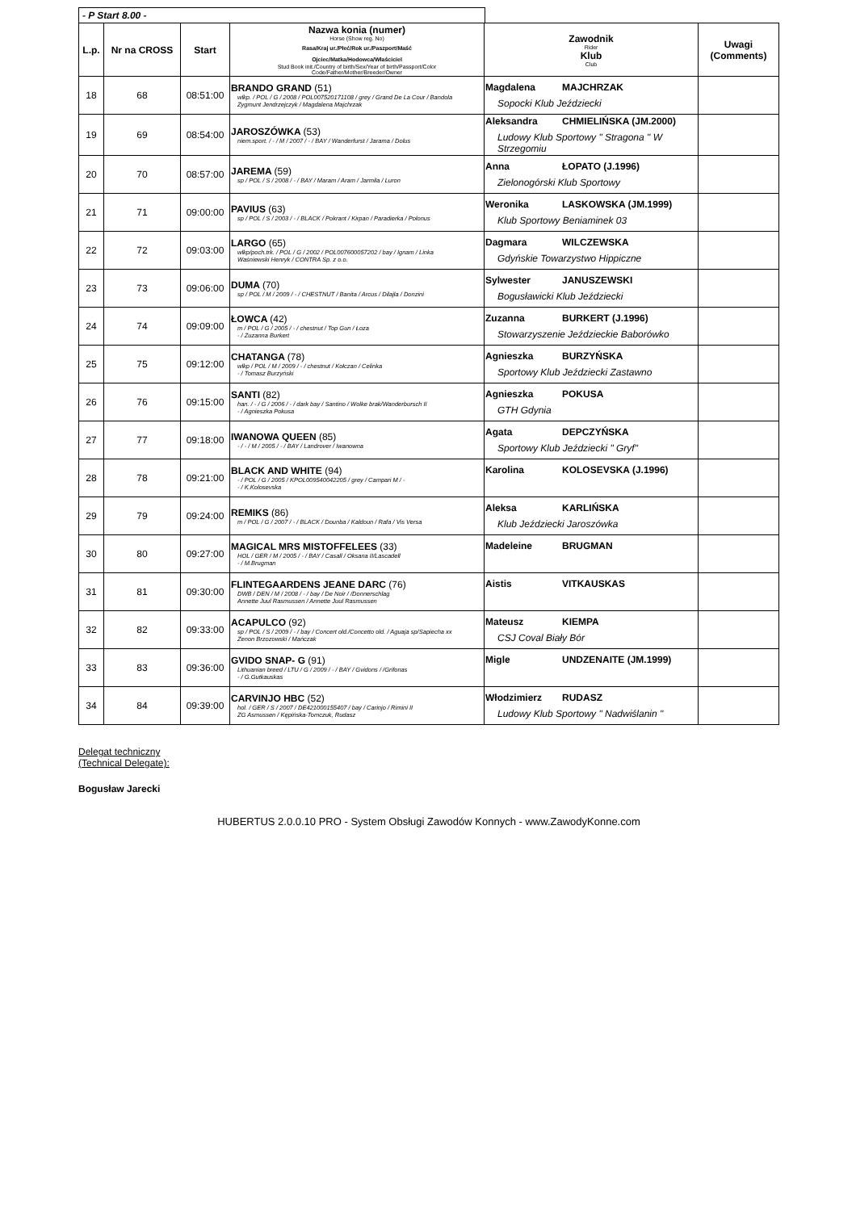- P Start 8.00 -
| L.p. | Nr na CROSS | Start | Nazwa konia (numer) Horse (Show reg. No) Rasa/Kraj ur./Płeć/Rok ur./Paszport/Maść Ojciec/Matka/Hodowca/Właściciel Stud Book init./Country of birth/Sex/Year of birth/Passport/Color Code/Father/Mother/Breeder/Owner | Zawodnik Rider Klub Club | Uwagi (Comments) |
| --- | --- | --- | --- | --- | --- |
| 18 | 68 | 08:51:00 | BRANDO GRAND (51) wlkp. / POL / G / 2008 / POL007520171108 / grey / Grand De La Cour / Bandola Zygmunt Jendrzejczyk / Magdalena Majchrzak | Magdalena MAJCHRZAK Sopocki Klub Jeździecki | |
| 19 | 69 | 08:54:00 | JAROSZÓWKA (53) niem.sport. / - / M / 2007 / - / BAY / Wanderfurst / Jarama / Dolus | Aleksandra CHMIELIŃSKA (JM.2000) Ludowy Klub Sportowy " Stragona " W Strzegomiu | |
| 20 | 70 | 08:57:00 | JAREMA (59) sp / POL / S / 2008 / - / BAY / Maram / Aram / Jarmila / Luron | Anna ŁOPATO (J.1996) Zielonogórski Klub Sportowy | |
| 21 | 71 | 09:00:00 | PAVIUS (63) sp / POL / S / 2003 / - / BLACK / Pokrant / Kirpan / Paradierka / Polonus | Weronika LASKOWSKA (JM.1999) Klub Sportowy Beniaminek 03 | |
| 22 | 72 | 09:03:00 | LARGO (65) wlkp/poch.trk. / POL / G / 2002 / POL007600057202 / bay / Ignam / Linka Waśniewski Henryk / CONTRA Sp. z o.o. | Dagmara WILCZEWSKA Gdyńskie Towarzystwo Hippiczne | |
| 23 | 73 | 09:06:00 | DUMA (70) sp / POL / M / 2009 / - / CHESTNUT / Banita / Arcus / Dilajla / Donzini | Sylwester JANUSZEWSKI Bogusławicki Klub Jeździecki | |
| 24 | 74 | 09:09:00 | ŁOWCA (42) m / POL / G / 2005 / - / chestnut / Top Gun / Łoza - / Zuzanna Burkert | Zuzanna BURKERT (J.1996) Stowarzyszenie Jeździeckie Baborówko | |
| 25 | 75 | 09:12:00 | CHATANGA (78) wlkp / POL / M / 2009 / - / chestnut / Kołczan / Celinka - / Tomasz Burzyński | Agnieszka BURZYŃSKA Sportowy Klub Jeździecki Zastawno | |
| 26 | 76 | 09:15:00 | SANTI (82) han. / - / G / 2006 / - / dark bay / Santino / Wolke brak/Wanderbursch II - / Agnieszka Pokusa | Agnieszka POKUSA GTH Gdynia | |
| 27 | 77 | 09:18:00 | IWANOWA QUEEN (85) - / - / M / 2005 / - / BAY / Landrover / Iwanowna | Agata DEPCZYŃSKA Sportowy Klub Jeździecki " Gryf" | |
| 28 | 78 | 09:21:00 | BLACK AND WHITE (94) - / POL / G / 2005 / KPOL009540042205 / grey / Campari M / - - / K.Kolosevska | Karolina KOLOSEVSKA (J.1996) | |
| 29 | 79 | 09:24:00 | REMIKS (86) m / POL / G / 2007 / - / BLACK / Dounba / Kaldoun / Rafa / Vis Versa | Aleksa KARLIŃSKA Klub Jeździecki Jaroszówka | |
| 30 | 80 | 09:27:00 | MAGICAL MRS MISTOFFELEES (33) HOL / GER / M / 2005 / - / BAY / Casall / Oksana II/Lascadell - / M.Brugman | Madeleine BRUGMAN | |
| 31 | 81 | 09:30:00 | FLINTEGAARDENS JEANE DARC (76) DWB / DEN / M / 2008 / - / bay / De Noir / /Donnerschlag Annette Juul Rasmussen / Annette Juul Rasmussen | Aistis VITKAUSKAS | |
| 32 | 82 | 09:33:00 | ACAPULCO (92) sp / POL / S / 2009 / - / bay / Concert old./Concetto old. / Aguaja sp/Sapiecha xx Zenon Brzozowski / Mańczak | Mateusz KIEMPA CSJ Coval Biały Bór | |
| 33 | 83 | 09:36:00 | GVIDO SNAP- G (91) Lithuanian breed / LTU / G / 2009 / - / BAY / Gvidons / /Grifonas - / G.Gutkauskas | Migle UNDZENAITE (JM.1999) | |
| 34 | 84 | 09:39:00 | CARVINJO HBC (52) hol. / GER / S / 2007 / DE421000155407 / bay / Carinjo / Rimini II ZG Asmussen / Kępińska-Tomczuk, Rudasz | Włodzimierz RUDASZ Ludowy Klub Sportowy " Nadwiślanin " | |
Delegat techniczny
(Technical Delegate):
Bogusław Jarecki
HUBERTUS 2.0.0.10 PRO - System Obsługi Zawodów Konnych - www.ZawodyKonne.com